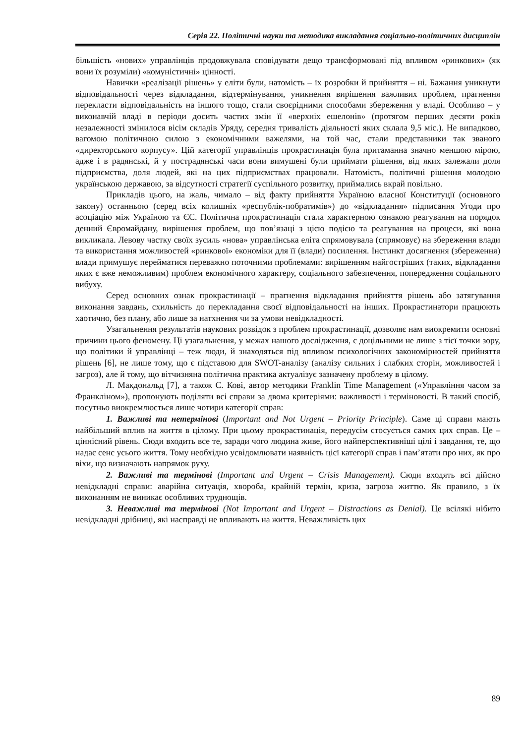Серія 22. Політичні науки та методика викладання соціально-політичних дисциплін
більшість «нових» управлінців продовжувала сповідувати дещо трансформовані під впливом «ринкових» (як вони їх розуміли) «комуністичні» цінності.
Навички «реалізації рішень» у еліти були, натомість – їх розробки й прийняття – ні. Бажання уникнути відповідальності через відкладання, відтермінування, уникнення вирішення важливих проблем, прагнення перекласти відповідальність на іншого тощо, стали своєрідними способами збереження у владі. Особливо – у виконавчій владі в періоди досить частих змін її «верхніх ешелонів» (протягом перших десяти років незалежності змінилося вісім складів Уряду, середня тривалість діяльності яких склала 9,5 міс.). Не випадково, вагомою політичною силою з економічними важелями, на той час, стали представники так званого «директорського корпусу». Цій категорії управлінців прокрастинація була притаманна значно меншою мірою, адже і в радянські, й у пострадянські часи вони вимушені були приймати рішення, від яких залежали доля підприємства, доля людей, які на цих підприємствах працювали. Натомість, політичні рішення молодою українською державою, за відсутності стратегії суспільного розвитку, приймались вкрай повільно.
Прикладів цього, на жаль, чимало – від факту прийняття Україною власної Конституції (основного закону) останньою (серед всіх колишніх «республік-побратимів») до «відкладання» підписання Угоди про асоціацію між Україною та ЄС. Політична прокрастинація стала характерною ознакою реагування на порядок денний Євромайдану, вирішення проблем, що пов’язаці з цією подією та реагування на процеси, які вона викликала. Левову частку своїх зусиль «нова» управлінська еліта спрямовувала (спрямовує) на збереження влади та використання можливостей «ринкової» економіки для її (влади) посилення. Інстинкт досягнення (збереження) влади примушує перейматися переважно поточними проблемами: вирішенням найгостріших (таких, відкладання яких є вже неможливим) проблем економічного характеру, соціального забезпечення, попередження соціального вибуху.
Серед основних ознак прокрастинації – прагнення відкладання прийняття рішень або затягування виконання завдань, схильність до перекладання своєї відповідальності на інших. Прокрастинатори працюють хаотично, без плану, або лише за натхнення чи за умови невідкладності.
Узагальнення результатів наукових розвідок з проблем прокрастинації, дозволяє нам виокремити основні причини цього феномену. Ці узагальнення, у межах нашого дослідження, є доцільними не лише з тієї точки зору, що політики й управлінці – теж люди, й знаходяться під впливом психологічних закономірностей прийняття рішень [6], не лише тому, що є підставою для SWOT-аналізу (аналізу сильних і слабких сторін, можливостей і загроз), але й тому, що вітчизняна політична практика актуалізує зазначену проблему в цілому.
Л. Макдональд [7], а також С. Кові, автор методики Franklin Time Management («Управління часом за Франкліном»), пропонують поділяти всі справи за двома критеріями: важливості і терміновості. В такий спосіб, посутньо виокремлюється лише чотири категорії справ:
1. Важливі та нетермінові (Important and Not Urgent – Priority Principle). Саме ці справи мають найбільший вплив на життя в цілому. При цьому прокрастинація, передусім стосується самих цих справ. Це – ціннісний рівень. Сюди входить все те, заради чого людина живе, його найперспективніші цілі і завдання, те, що надає сенс усього життя. Тому необхідно усвідомлювати наявність цієї категорії справ і пам’ятати про них, як про віхи, що визначають напрямок руху.
2. Важливі та термінові (Important and Urgent – Crisis Management). Сюди входять всі дійсно невідкладні справи: аварійна ситуація, хвороба, крайній термін, криза, загроза життю. Як правило, з їх виконанням не виникає особливих труднощів.
3. Неважливі та термінові (Not Important and Urgent – Distractions as Denial). Це всілякі нібито невідкладні дрібниці, які насправді не впливають на життя. Неважливість цих
89